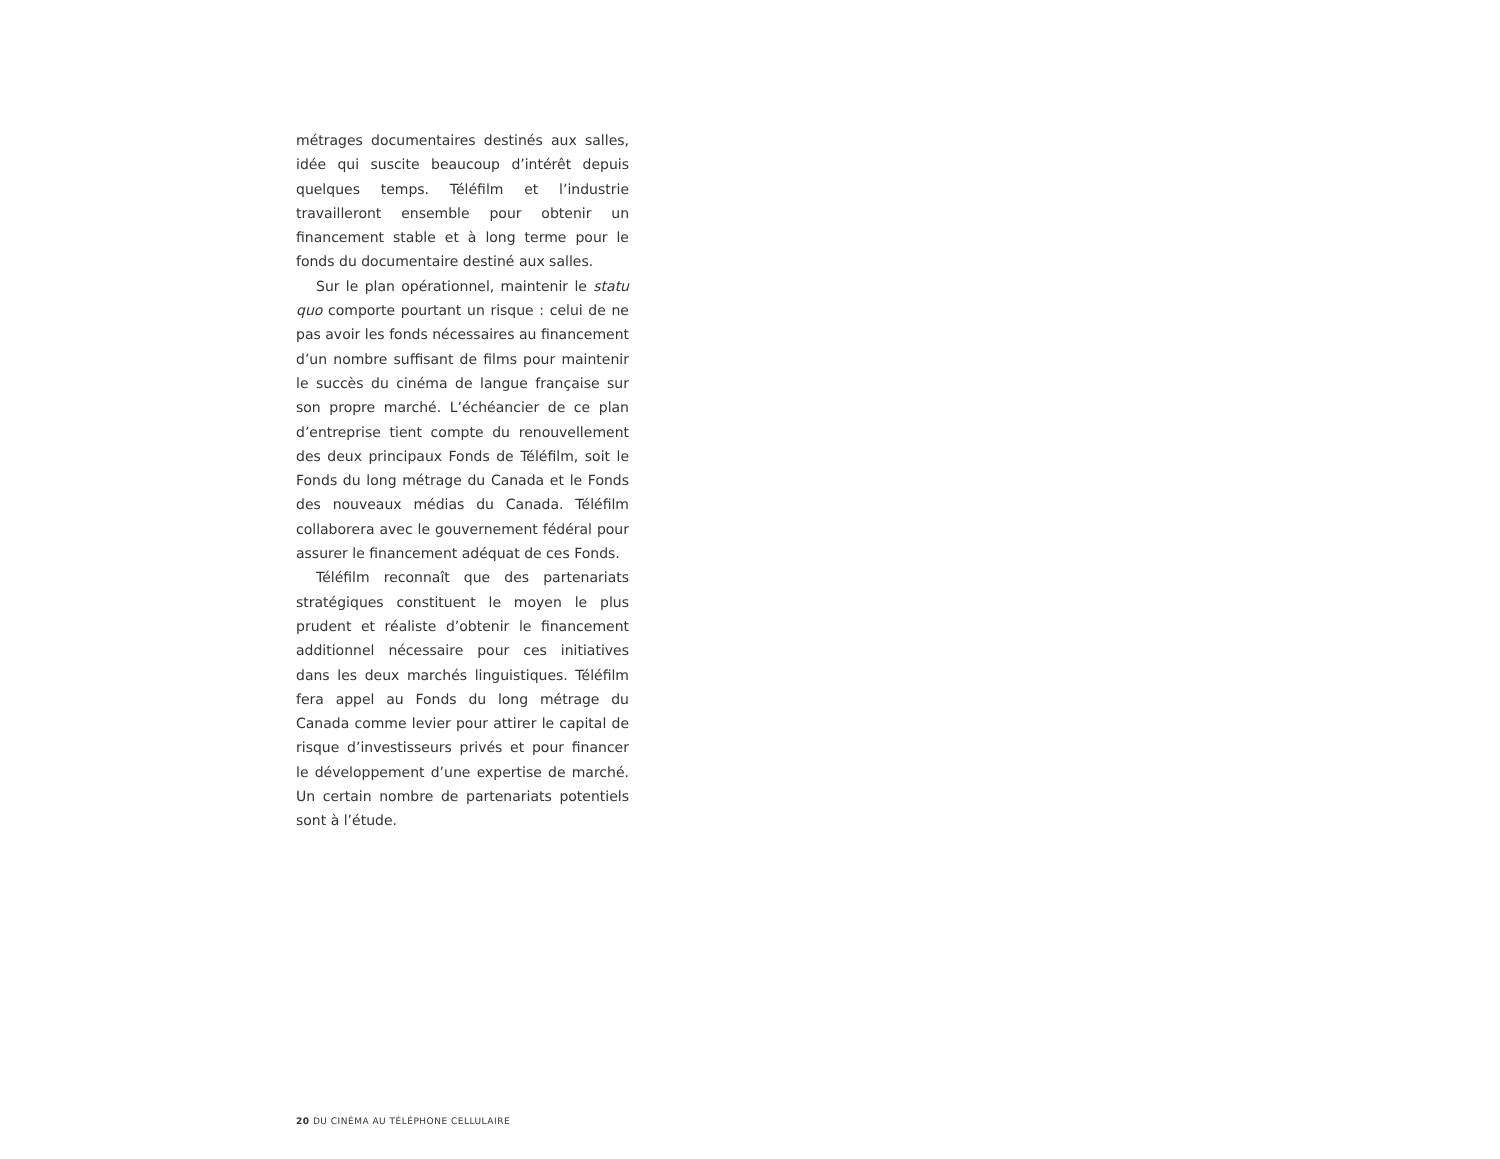métrages documentaires destinés aux salles, idée qui suscite beaucoup d’intérêt depuis quelques temps. Téléfilm et l’industrie travailleront ensemble pour obtenir un financement stable et à long terme pour le fonds du documentaire destiné aux salles.
Sur le plan opérationnel, maintenir le statu quo comporte pourtant un risque : celui de ne pas avoir les fonds nécessaires au financement d’un nombre suffisant de films pour maintenir le succès du cinéma de langue française sur son propre marché. L’échéancier de ce plan d’entreprise tient compte du renouvellement des deux principaux Fonds de Téléfilm, soit le Fonds du long métrage du Canada et le Fonds des nouveaux médias du Canada. Téléfilm collaborera avec le gouvernement fédéral pour assurer le financement adéquat de ces Fonds.
Téléfilm reconnaît que des partenariats stratégiques constituent le moyen le plus prudent et réaliste d’obtenir le financement additionnel nécessaire pour ces initiatives dans les deux marchés linguistiques. Téléfilm fera appel au Fonds du long métrage du Canada comme levier pour attirer le capital de risque d’investisseurs privés et pour financer le développement d’une expertise de marché. Un certain nombre de partenariats potentiels sont à l’étude.
20 DU CINÉMA AU TÉLÉPHONE CELLULAIRE